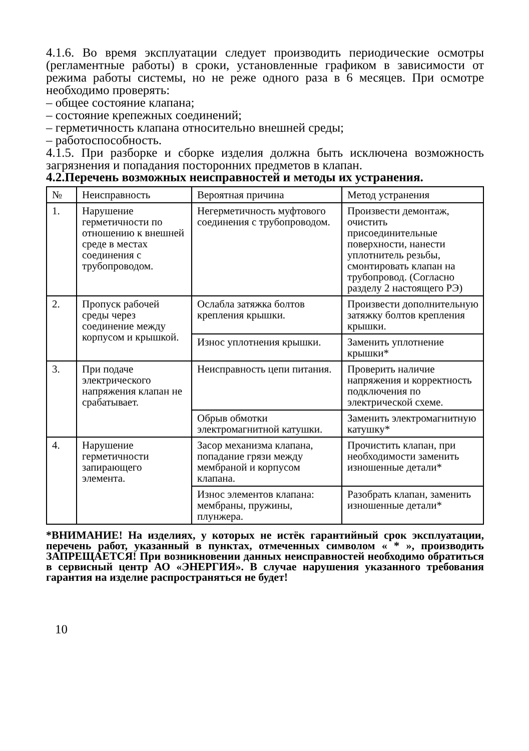4.1.6. Во время эксплуатации следует производить периодические осмотры (регламентные работы) в сроки, установленные графиком в зависимости от режима работы системы, но не реже одного раза в 6 месяцев. При осмотре необходимо проверять:
– общее состояние клапана;
– состояние крепежных соединений;
– герметичность клапана относительно внешней среды;
– работоспособность.
4.1.5. При разборке и сборке изделия должна быть исключена возможность загрязнения и попадания посторонних предметов в клапан.
4.2.Перечень возможных неисправностей и методы их устранения.
| № | Неисправность | Вероятная причина | Метод устранения |
| 1. | Нарушение герметичности по отношению к внешней среде в местах соединения с трубопроводом. | Негерметичность муфтового соединения с трубопроводом. | Произвести демонтаж, очистить присоединительные поверхности, нанести уплотнитель резьбы, смонтировать клапан на трубопровод. (Согласно разделу 2 настоящего РЭ) |
| 2. | Пропуск рабочей среды через соединение между корпусом и крышкой. | Ослабла затяжка болтов крепления крышки. | Произвести дополнительную затяжку болтов крепления крышки. |
| | | Износ уплотнения крышки. | Заменить уплотнение крышки* |
| 3. | При подаче электрического напряжения клапан не срабатывает. | Неисправность цепи питания. | Проверить наличие напряжения и корректность подключения по электрической схеме. |
| | | Обрыв обмотки электромагнитной катушки. | Заменить электромагнитную катушку* |
| 4. | Нарушение герметичности запирающего элемента. | Засор механизма клапана, попадание грязи между мембраной и корпусом клапана. | Прочистить клапан, при необходимости заменить изношенные детали* |
| | | Износ элементов клапана: мембраны, пружины, плунжера. | Разобрать клапан, заменить изношенные детали* |
*ВНИМАНИЕ! На изделиях, у которых не истёк гарантийный срок эксплуатации, перечень работ, указанный в пунктах, отмеченных символом « * », производить ЗАПРЕЩАЕТСЯ! При возникновении данных неисправностей необходимо обратиться в сервисный центр АО «ЭНЕРГИЯ». В случае нарушения указанного требования гарантия на изделие распространяться не будет!
10